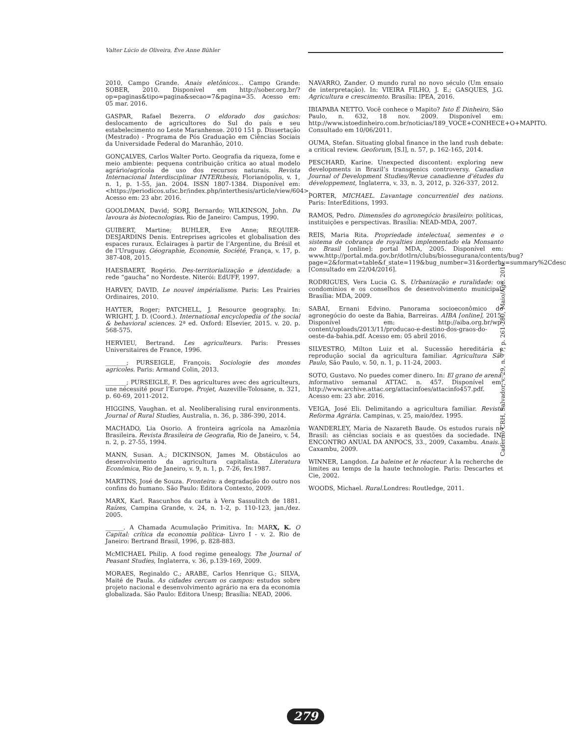Valter Lúcio de Oliveira, Ève Anne Bühler
2010, Campo Grande. Anais eletônicos... Campo Grande: SOBER, 2010. Disponível em http://sober.org.br/?op=paginas&tipo=pagina&secao=7&pagina=35. Acesso em: 05 mar. 2016.
GASPAR, Rafael Bezerra. O eldorado dos gaúchos: deslocamento de agricultores do Sul do país e seu estabelecimento no Leste Maranhense. 2010 151 p. Dissertação (Mestrado) - Programa de Pós Graduação em Ciências Sociais da Universidade Federal do Maranhão, 2010.
GONÇALVES, Carlos Walter Porto. Geografia da riqueza, fome e meio ambiente: pequena contribuição crítica ao atual modelo agrário/agrícola de uso dos recursos naturais. Revista Internacional Interdisciplinar INTERthesis, Florianópolis, v. 1, n. 1, p. 1-55, jan. 2004. ISSN 1807-1384. Disponível em: <https://periodicos.ufsc.br/index.php/interthesis/article/view/604>. Acesso em: 23 abr. 2016.
GOOLDMAN, David; SORJ, Bernardo; WILKINSON, John. Da lavoura às biotecnologias. Rio de Janeiro: Campus, 1990.
GUIBERT, Martine; BUHLER, Eve Anne; REQUIER-DESJARDINS Denis. Entreprises agricoles et globalisation des espaces ruraux. Éclairages à partir de l’Argentine, du Brésil et de l’Uruguay. Géographie, Economie, Société, França, v. 17, p. 387-408, 2015.
HAESBAERT, Rogério. Des-territorialização e identidade: a rede “gaucha” no Nordeste. Niterói: EdUFF, 1997.
HARVEY, DAVID. Le nouvel impérialisme. Paris: Les Prairies Ordinaires, 2010.
HAYTER, Roger; PATCHELL, J. Resource geography. In: WRIGHT, J. D. (Coord.). International encyclopedia of the social & behavioral sciences. 2ª ed. Oxford: Elsevier, 2015. v. 20. p. 568-575.
HERVIEU, Bertrand. Les agriculteurs. Paris: Presses Universitaires de France, 1996.
_______; PURSEIGLE, François. Sociologie des mondes agricoles. Paris: Armand Colin, 2013.
_______; PURSEIGLE, F. Des agricultures avec des agriculteurs, une nécessité pour l’Europe. Projet, Auzeville-Tolosane, n. 321, p. 60-69, 2011-2012.
HIGGINS, Vaughan. et al. Neoliberalising rural environments. Journal of Rural Studies, Australia, n. 36, p. 386-390, 2014.
MACHADO, Lia Osorio. A fronteira agrícola na Amazônia Brasileira. Revista Brasileira de Geografia, Rio de Janeiro, v. 54, n. 2, p. 27-55, 1994.
MANN, Susan. A.; DICKINSON, James M. Obstáculos ao desenvolvimento da agricultura capitalista. Literatura Econômica, Rio de Janeiro, v. 9, n. 1, p. 7-26, fev.1987.
MARTINS, José de Souza. Fronteira: a degradação do outro nos confins do humano. São Paulo: Editora Contexto, 2009.
MARX, Karl. Rascunhos da carta à Vera Sassulitch de 1881. Raízes, Campina Grande, v. 24, n. 1-2, p. 110-123, jan./dez. 2005.
______. A Chamada Acumulação Primitiva. In: MARX, K. O Capital: crítica da economia política- Livro I - v. 2. Rio de Janeiro: Bertrand Brasil, 1996, p. 828-883.
McMICHAEL Philip. A food regime genealogy. The Journal of Peasant Studies, Inglaterra, v. 36, p.139-169, 2009.
MORAES, Reginaldo C.; ARABE, Carlos Henrique G.; SILVA, Maité de Paula. As cidades cercam os campos: estudos sobre projeto nacional e desenvolvimento agrário na era da economia globalizada. São Paulo: Editora Unesp; Brasília: NEAD, 2006.
NAVARRO, Zander. O mundo rural no novo século (Um ensaio de interpretação). In: VIEIRA FILHO, J. E.; GASQUES, J.G. Agricultura e crescimento. Brasília: IPEA, 2016.
IBIAPABA NETTO. Você conhece o Mapito? Isto É Dinheiro, São Paulo, n. 632, 18 nov. 2009. Disponível em: http://www.istoedinheiro.com.br/noticias/189_VOCE+CONHECE+O+MAPITO. Consultado em 10/06/2011.
OUMA, Stefan. Situating global finance in the land rush debate: a critical review. Geoforum, [S.l], n. 57, p. 162-165, 2014.
PESCHARD, Karine. Unexpected discontent: exploring new developments in Brazil’s transgenics controversy. Canadian Journal of Development Studies/Revue canadienne d’études du développement, Inglaterra, v. 33, n. 3, 2012, p. 326-337, 2012.
PORTER, MICHAEL. L’avantage concurrentiel des nations. Paris: InterEditions, 1993.
RAMOS, Pedro. Dimensões do agronegócio brasileiro: políticas, instituições e perspectivas. Brasília: NEAD-MDA, 2007.
REIS, Maria Rita. Propriedade intelectual, sementes e o sistema de cobrança de royalties implementado ela Monsanto no Brasil [online]: portal MDA, 2005. Disponível em: www.http://portal.mda.gov.br/dotlrn/clubs/biossegurana/contents/bug?page=2&format=table&f_state=119&bug_number=31&orderby=summary%2Cdesc [Consultado em 22/04/2016].
RODRIGUES, Vera Lucia G. S. Urbanização e ruralidade: os condomínios e os conselhos de desenvolvimento municipal. Brasília: MDA, 2009.
SABAI, Ernani Edvino. Panorama socioeconômico do agronegócio do oeste da Bahia, Barreiras. AIBA [online], 2015. Disponível em: http://aiba.org.br/wp-content/uploads/2013/11/producao-e-destino-dos-graos-do-oeste-da-bahia.pdf. Acesso em: 05 abril 2016.
SILVESTRO, Milton Luiz et al. Sucessão hereditária e reprodução social da agricultura familiar. Agricultura São Paulo, São Paulo, v. 50, n. 1, p. 11-24, 2003.
SOTO, Gustavo. No puedes comer dinero. In: El grano de arena: informativo semanal ATTAC. n. 457. Disponível em: http://www.archive.attac.org/attacinfoes/attacinfo457.pdf. Acesso em: 23 abr. 2016.
VEIGA, José Eli. Delimitando a agricultura familiar. Revista Reforma Agrária. Campinas, v. 25, maio/dez. 1995.
WANDERLEY, Maria de Nazareth Baude. Os estudos rurais no Brasil: as ciências sociais e as questões da sociedade. IN: ENCONTRO ANUAL DA ANPOCS, 33., 2009, Caxambu. Anais... Caxambu, 2009.
WINNER, Langdon. La baleine et le réacteur. À la recherche de limites au temps de la haute technologie. Paris: Descartes et Cie, 2002.
WOODS, Michael. Rural. Londres: Routledge, 2011.
Caderno CRH, Salvador, v. 29, n. 77, p. 261-280, Maio/Ago. 2016
279